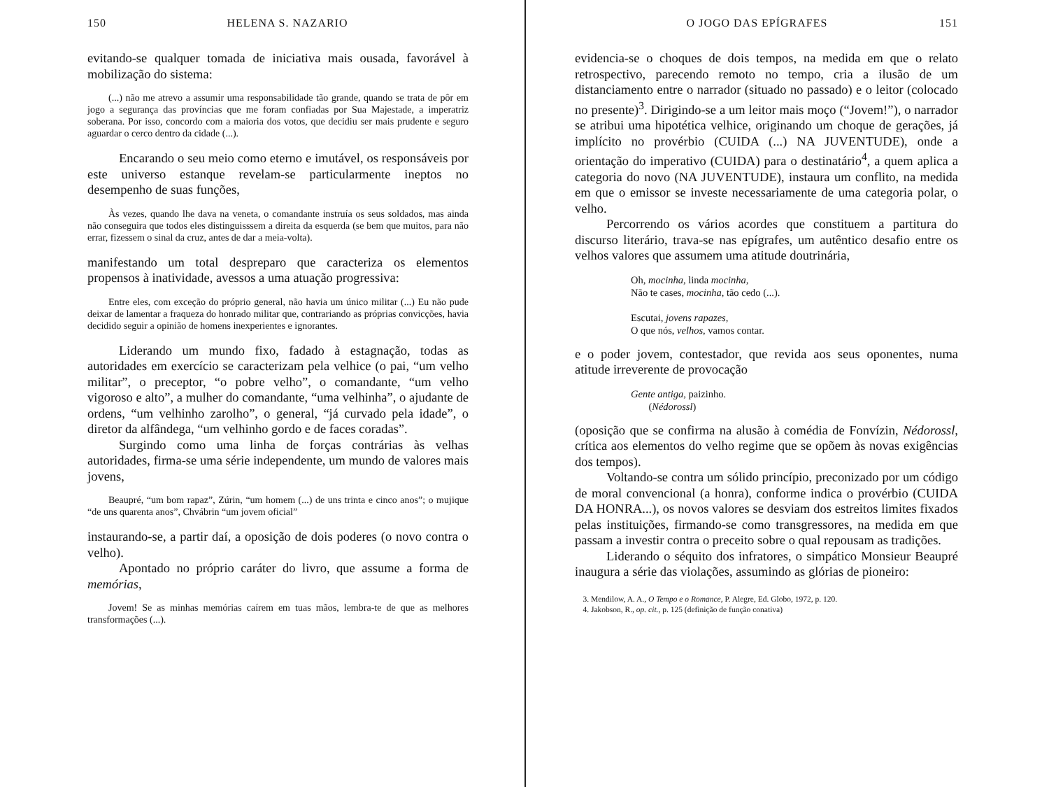150 HELENA S. NAZARIO
evitando-se qualquer tomada de iniciativa mais ousada, favorável à mobilização do sistema:
(...) não me atrevo a assumir uma responsabilidade tão grande, quando se trata de pôr em jogo a segurança das províncias que me foram confiadas por Sua Majestade, a imperatriz soberana. Por isso, concordo com a maioria dos votos, que decidiu ser mais prudente e seguro aguardar o cerco dentro da cidade (...).
Encarando o seu meio como eterno e imutável, os responsáveis por este universo estanque revelam-se particularmente ineptos no desempenho de suas funções,
Às vezes, quando lhe dava na veneta, o comandante instruía os seus soldados, mas ainda não conseguira que todos eles distinguisssem a direita da esquerda (se bem que muitos, para não errar, fizessem o sinal da cruz, antes de dar a meia-volta).
manifestando um total despreparo que caracteriza os elementos propensos à inatividade, avessos a uma atuação progressiva:
Entre eles, com exceção do próprio general, não havia um único militar (...) Eu não pude deixar de lamentar a fraqueza do honrado militar que, contrariando as próprias convicções, havia decidido seguir a opinião de homens inexperientes e ignorantes.
Liderando um mundo fixo, fadado à estagnação, todas as autoridades em exercício se caracterizam pela velhice (o pai, “um velho militar”, o preceptor, “o pobre velho”, o comandante, “um velho vigoroso e alto”, a mulher do comandante, “uma velhinha”, o ajudante de ordens, “um velhinho zarolho”, o general, “já curvado pela idade”, o diretor da alfândega, “um velhinho gordo e de faces coradas”.
Surgindo como uma linha de forças contrárias às velhas autoridades, firma-se uma série independente, um mundo de valores mais jovens,
Beaupré, “um bom rapaz”, Zúrin, “um homem (...) de uns trinta e cinco anos”; o mujique “de uns quarenta anos”, Chvábrin “um jovem oficial”
instaurando-se, a partir daí, a oposição de dois poderes (o novo contra o velho).
Apontado no próprio caráter do livro, que assume a forma de memórias,
Jovem! Se as minhas memórias caírem em tuas mãos, lembra-te de que as melhores transformações (...).
O JOGO DAS EPÍGRAFES 151
evidencia-se o choques de dois tempos, na medida em que o relato retrospectivo, parecendo remoto no tempo, cria a ilusão de um distanciamento entre o narrador (situado no passado) e o leitor (colocado no presente)<sup>3</sup>. Dirigindo-se a um leitor mais moço (“Jovem!”), o narrador se atribui uma hipotética velhice, originando um choque de gerações, já implícito no provérbio (CUIDA (...) NA JUVENTUDE), onde a orientação do imperativo (CUIDA) para o destinatário<sup>4</sup>, a quem aplica a categoria do novo (NA JUVENTUDE), instaura um conflito, na medida em que o emissor se investe necessariamente de uma categoria polar, o velho.
Percorrendo os vários acordes que constituem a partitura do discurso literário, trava-se nas epígrafes, um autêntico desafio entre os velhos valores que assumem uma atitude doutrinária,
Oh, mocinha, linda mocinha,
Não te cases, mocinha, tão cedo (...).
Escutai, jovens rapazes,
O que nós, velhos, vamos contar.
e o poder jovem, contestador, que revida aos seus oponentes, numa atitude irreverente de provocação
Gente antiga, paizinho.
(Nédorossl)
(oposição que se confirma na alusão à comédia de Fonvízin, Nédorossl, crítica aos elementos do velho regime que se opõem às novas exigências dos tempos).
Voltando-se contra um sólido princípio, preconizado por um código de moral convencional (a honra), conforme indica o provérbio (CUIDA DA HONRA...), os novos valores se desviam dos estreitos limites fixados pelas instituições, firmando-se como transgressores, na medida em que passam a investir contra o preceito sobre o qual repousam as tradições.
Liderando o séquito dos infratores, o simpático Monsieur Beaupré inaugura a série das violações, assumindo as glórias de pioneiro:
3. Mendilow, A. A., O Tempo e o Romance, P. Alegre, Ed. Globo, 1972, p. 120.
4. Jakobson, R., op. cit., p. 125 (definição de função conativa)